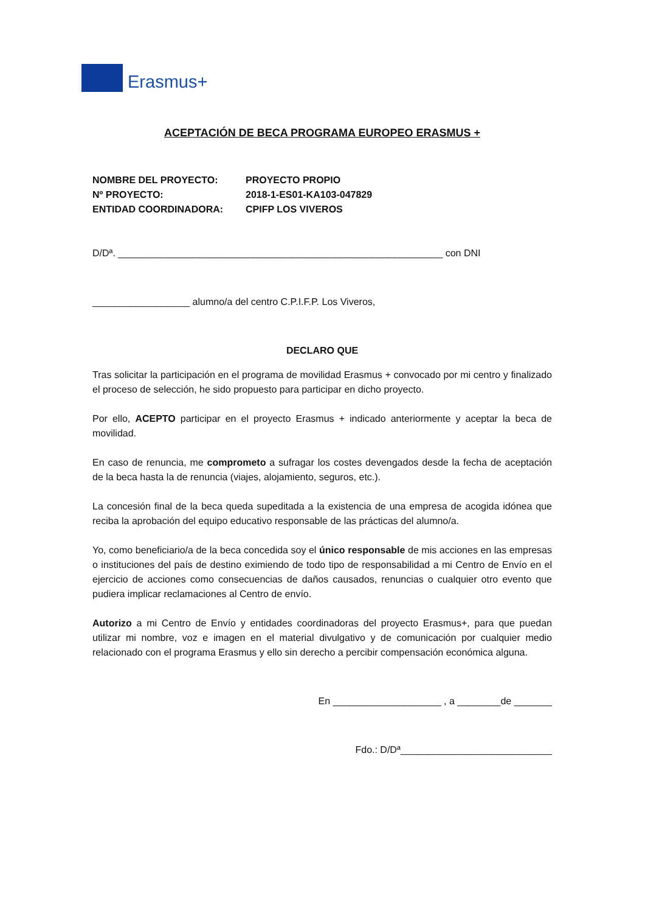Erasmus+
ACEPTACIÓN DE BECA PROGRAMA EUROPEO ERASMUS +
NOMBRE DEL PROYECTO: PROYECTO PROPIO
Nº PROYECTO: 2018-1-ES01-KA103-047829
ENTIDAD COORDINADORA: CPIFP LOS VIVEROS
D/Dª. ____________________________________________________________ con DNI
__________________ alumno/a del centro C.P.I.F.P. Los Viveros,
DECLARO QUE
Tras solicitar la participación en el programa de movilidad Erasmus + convocado por mi centro y finalizado el proceso de selección, he sido propuesto para participar en dicho proyecto.
Por ello, ACEPTO participar en el proyecto Erasmus + indicado anteriormente y aceptar la beca de movilidad.
En caso de renuncia, me comprometo a sufragar los costes devengados desde la fecha de aceptación de la beca hasta la de renuncia (viajes, alojamiento, seguros, etc.).
La concesión final de la beca queda supeditada a la existencia de una empresa de acogida idónea que reciba la aprobación del equipo educativo responsable de las prácticas del alumno/a.
Yo, como beneficiario/a de la beca concedida soy el único responsable de mis acciones en las empresas o instituciones del país de destino eximiendo de todo tipo de responsabilidad a mi Centro de Envío en el ejercicio de acciones como consecuencias de daños causados, renuncias o cualquier otro evento que pudiera implicar reclamaciones al Centro de envío.
Autorizo a mi Centro de Envío y entidades coordinadoras del proyecto Erasmus+, para que puedan utilizar mi nombre, voz e imagen en el material divulgativo y de comunicación por cualquier medio relacionado con el programa Erasmus y ello sin derecho a percibir compensación económica alguna.
En ____________________ , a ________de _______
Fdo.: D/Dª____________________________